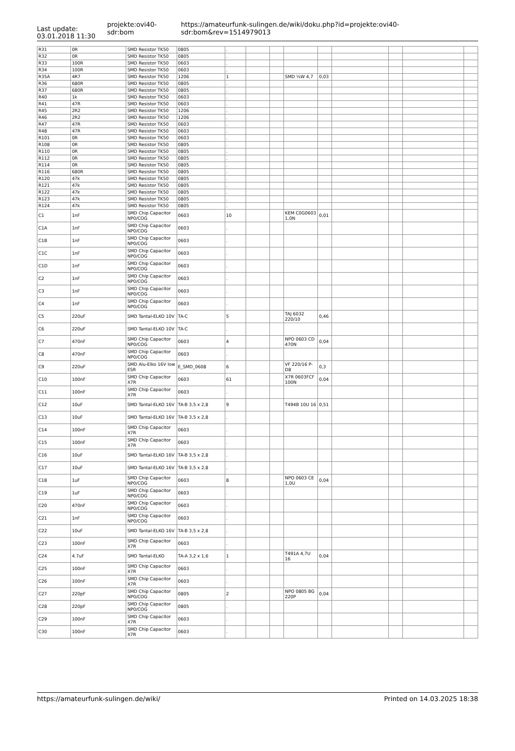Last update:
03.01.2018 11:30
projekte:ovi40-sdr:bom
https://amateurfunk-sulingen.de/wiki/doku.php?id=projekte:ovi40-sdr:bom&rev=1514979013
| R31 | 0R | SMD Resistor TK50 | 0805 | . | | | | | | | | |
| R32 | 0R | SMD Resistor TK50 | 0805 | . | | | | | | | | |
| R33 | 100R | SMD Resistor TK50 | 0603 | . | | | | | | | | |
| R34 | 100R | SMD Resistor TK50 | 0603 | . | | | | | | | | |
| R35A | 4R7 | SMD Resistor TK50 | 1206 | 1 | | | SMD ¼W 4,7 | 0,03 | | | | |
| R36 | 680R | SMD Resistor TK50 | 0805 | . | | | | | | | | |
| R37 | 680R | SMD Resistor TK50 | 0805 | . | | | | | | | | |
| R40 | 1k | SMD Resistor TK50 | 0603 | . | | | | | | | | |
| R41 | 47R | SMD Resistor TK50 | 0603 | . | | | | | | | | |
| R45 | 2R2 | SMD Resistor TK50 | 1206 | . | | | | | | | | |
| R46 | 2R2 | SMD Resistor TK50 | 1206 | . | | | | | | | | |
| R47 | 47R | SMD Resistor TK50 | 0603 | . | | | | | | | | |
| R48 | 47R | SMD Resistor TK50 | 0603 | . | | | | | | | | |
| R101 | 0R | SMD Resistor TK50 | 0603 | . | | | | | | | | |
| R108 | 0R | SMD Resistor TK50 | 0805 | . | | | | | | | | |
| R110 | 0R | SMD Resistor TK50 | 0805 | . | | | | | | | | |
| R112 | 0R | SMD Resistor TK50 | 0805 | . | | | | | | | | |
| R114 | 0R | SMD Resistor TK50 | 0805 | . | | | | | | | | |
| R116 | 680R | SMD Resistor TK50 | 0805 | . | | | | | | | | |
| R120 | 47k | SMD Resistor TK50 | 0805 | . | | | | | | | | |
| R121 | 47k | SMD Resistor TK50 | 0805 | . | | | | | | | | |
| R122 | 47k | SMD Resistor TK50 | 0805 | . | | | | | | | | |
| R123 | 47k | SMD Resistor TK50 | 0805 | . | | | | | | | | |
| R124 | 47k | SMD Resistor TK50 | 0805 | . | | | | | | | | |
| C1 | 1nF | SMD Chip Capacitor NP0/COG | 0603 | 10 | | | KEM C0G0603 1,0N | 0,01 | | | | |
| C1A | 1nF | SMD Chip Capacitor NP0/COG | 0603 | . | | | | | | | | |
| C1B | 1nF | SMD Chip Capacitor NP0/COG | 0603 | . | | | | | | | | |
| C1C | 1nF | SMD Chip Capacitor NP0/COG | 0603 | . | | | | | | | | |
| C1D | 1nF | SMD Chip Capacitor NP0/COG | 0603 | . | | | | | | | | |
| C2 | 1nF | SMD Chip Capacitor NP0/COG | 0603 | . | | | | | | | | |
| C3 | 1nF | SMD Chip Capacitor NP0/COG | 0603 | . | | | | | | | | |
| C4 | 1nF | SMD Chip Capacitor NP0/COG | 0603 | . | | | | | | | | |
| C5 | 220uF | SMD Tantal-ELKO 10V | TA-C | 5 | | | TAJ 6032 220/10 | 0,46 | | | | |
| C6 | 220uF | SMD Tantal-ELKO 10V | TA-C | . | | | | | | | | |
| C7 | 470nF | SMD Chip Capacitor NP0/COG | 0603 | 4 | | | NPO 0603 CD 470N | 0,04 | | | | |
| C8 | 470nF | SMD Chip Capacitor NP0/COG | 0603 | . | | | | | | | | |
| C9 | 220uF | SMD Alu-Elko 16V low ESR | E_SMD_0608 | 6 | | | VF 220/16 P-D8 | 0,3 | | | | |
| C10 | 100nF | SMD Chip Capacitor X7R | 0603 | 61 | | | X7R 0603FCF 100N | 0,04 | | | | |
| C11 | 100nF | SMD Chip Capacitor X7R | 0603 | . | | | | | | | | |
| C12 | 10uF | SMD Tantal-ELKO 16V | TA-B 3,5 x 2,8 | 9 | | | T494B 10U 16 | 0,51 | | | | |
| C13 | 10uF | SMD Tantal-ELKO 16V | TA-B 3,5 x 2,8 | . | | | | | | | | |
| C14 | 100nF | SMD Chip Capacitor X7R | 0603 | . | | | | | | | | |
| C15 | 100nF | SMD Chip Capacitor X7R | 0603 | . | | | | | | | | |
| C16 | 10uF | SMD Tantal-ELKO 16V | TA-B 3,5 x 2,8 | . | | | | | | | | |
| C17 | 10uF | SMD Tantal-ELKO 16V | TA-B 3,5 x 2,8 | . | | | | | | | | |
| C18 | 1uF | SMD Chip Capacitor NP0/COG | 0603 | 8 | | | NPO 0603 CE 1,0U | 0,04 | | | | |
| C19 | 1uF | SMD Chip Capacitor NP0/COG | 0603 | . | | | | | | | | |
| C20 | 470nF | SMD Chip Capacitor NP0/COG | 0603 | . | | | | | | | | |
| C21 | 1nF | SMD Chip Capacitor NP0/COG | 0603 | . | | | | | | | | |
| C22 | 10uF | SMD Tantal-ELKO 16V | TA-B 3,5 x 2,8 | . | | | | | | | | |
| C23 | 100nF | SMD Chip Capacitor X7R | 0603 | . | | | | | | | | |
| C24 | 4.7uF | SMD Tantal-ELKO | TA-A 3,2 x 1,6 | 1 | | | T491A 4,7U 16 | 0,04 | | | | |
| C25 | 100nF | SMD Chip Capacitor X7R | 0603 | . | | | | | | | | |
| C26 | 100nF | SMD Chip Capacitor X7R | 0603 | . | | | | | | | | |
| C27 | 220pF | SMD Chip Capacitor NP0/COG | 0805 | 2 | | | NPO 0805 BG 220P | 0,04 | | | | |
| C28 | 220pF | SMD Chip Capacitor NP0/COG | 0805 | . | | | | | | | | |
| C29 | 100nF | SMD Chip Capacitor X7R | 0603 | . | | | | | | | | |
| C30 | 100nF | SMD Chip Capacitor X7R | 0603 | . | | | | | | | | |
https://amateurfunk-sulingen.de/wiki/ Printed on 14.03.2025 18:38